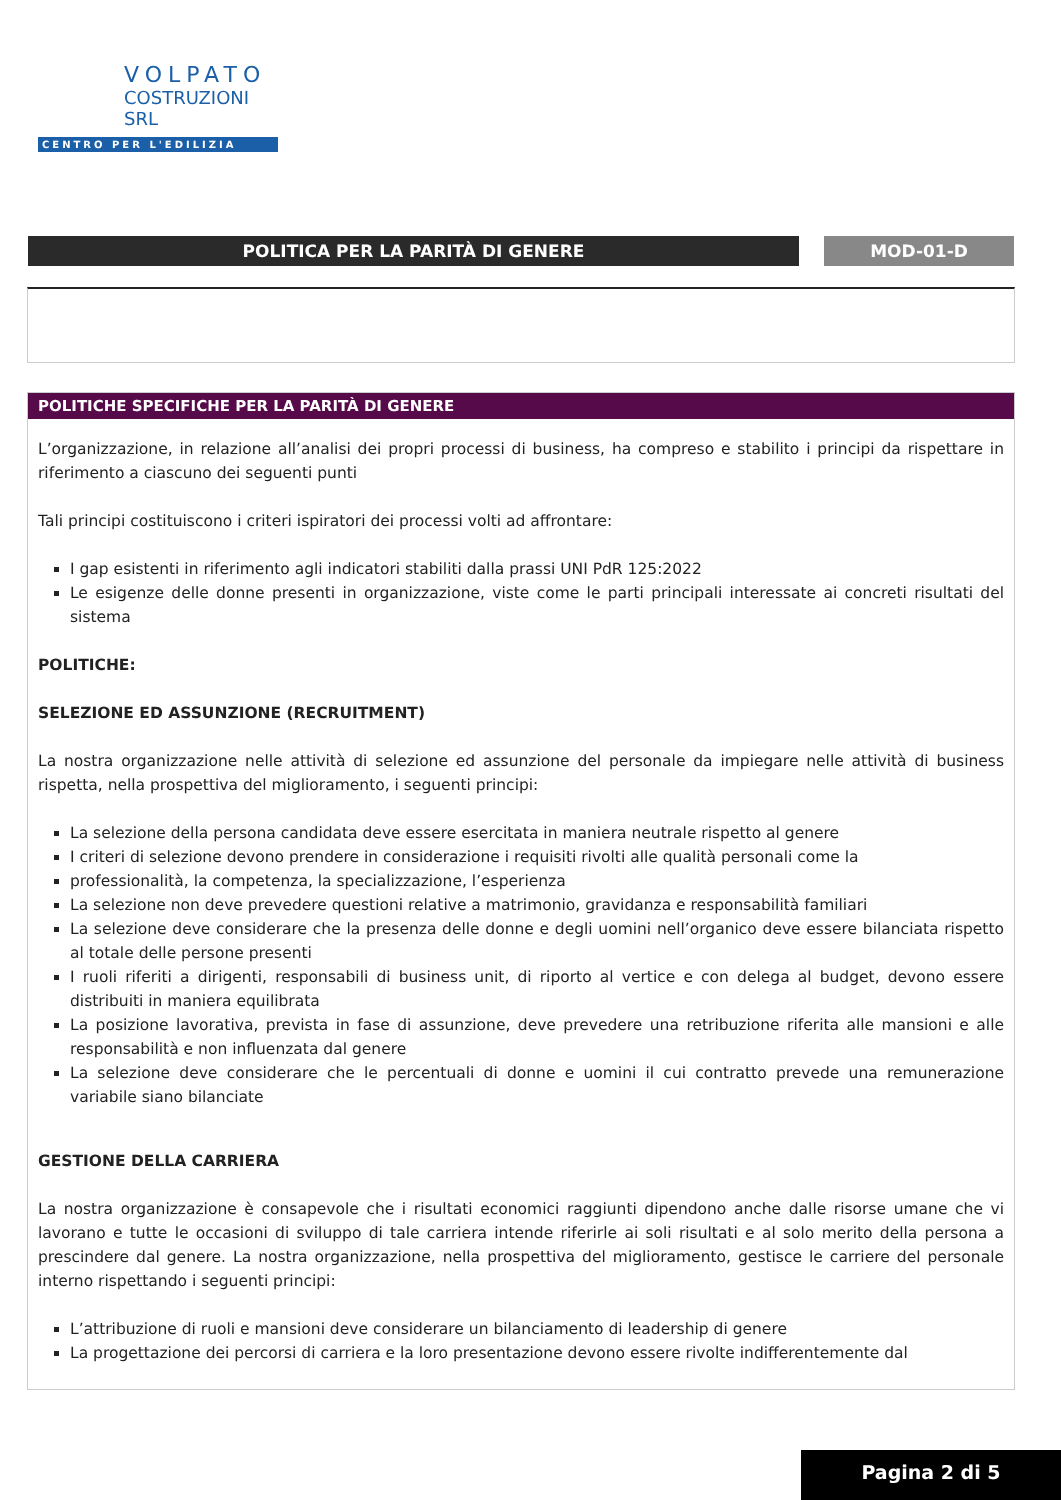VOLPATO
COSTRUZIONI SRL
CENTRO PER L'EDILIZIA
POLITICA PER LA PARITÀ DI GENERE MOD-01-D
POLITICHE SPECIFICHE PER LA PARITÀ DI GENERE
L’organizzazione, in relazione all’analisi dei propri processi di business, ha compreso e stabilito i principi da rispettare in riferimento a ciascuno dei seguenti punti
Tali principi costituiscono i criteri ispiratori dei processi volti ad affrontare:
I gap esistenti in riferimento agli indicatori stabiliti dalla prassi UNI PdR 125:2022
Le esigenze delle donne presenti in organizzazione, viste come le parti principali interessate ai concreti risultati del sistema
POLITICHE:
SELEZIONE ED ASSUNZIONE (RECRUITMENT)
La nostra organizzazione nelle attività di selezione ed assunzione del personale da impiegare nelle attività di business rispetta, nella prospettiva del miglioramento, i seguenti principi:
La selezione della persona candidata deve essere esercitata in maniera neutrale rispetto al genere
I criteri di selezione devono prendere in considerazione i requisiti rivolti alle qualità personali come la
professionalità, la competenza, la specializzazione, l’esperienza
La selezione non deve prevedere questioni relative a matrimonio, gravidanza e responsabilità familiari
La selezione deve considerare che la presenza delle donne e degli uomini nell’organico deve essere bilanciata rispetto al totale delle persone presenti
I ruoli riferiti a dirigenti, responsabili di business unit, di riporto al vertice e con delega al budget, devono essere distribuiti in maniera equilibrata
La posizione lavorativa, prevista in fase di assunzione, deve prevedere una retribuzione riferita alle mansioni e alle responsabilità e non influenzata dal genere
La selezione deve considerare che le percentuali di donne e uomini il cui contratto prevede una remunerazione variabile siano bilanciate
GESTIONE DELLA CARRIERA
La nostra organizzazione è consapevole che i risultati economici raggiunti dipendono anche dalle risorse umane che vi lavorano e tutte le occasioni di sviluppo di tale carriera intende riferirle ai soli risultati e al solo merito della persona a prescindere dal genere. La nostra organizzazione, nella prospettiva del miglioramento, gestisce le carriere del personale interno rispettando i seguenti principi:
L’attribuzione di ruoli e mansioni deve considerare un bilanciamento di leadership di genere
La progettazione dei percorsi di carriera e la loro presentazione devono essere rivolte indifferentemente dal
Pagina 2 di 5